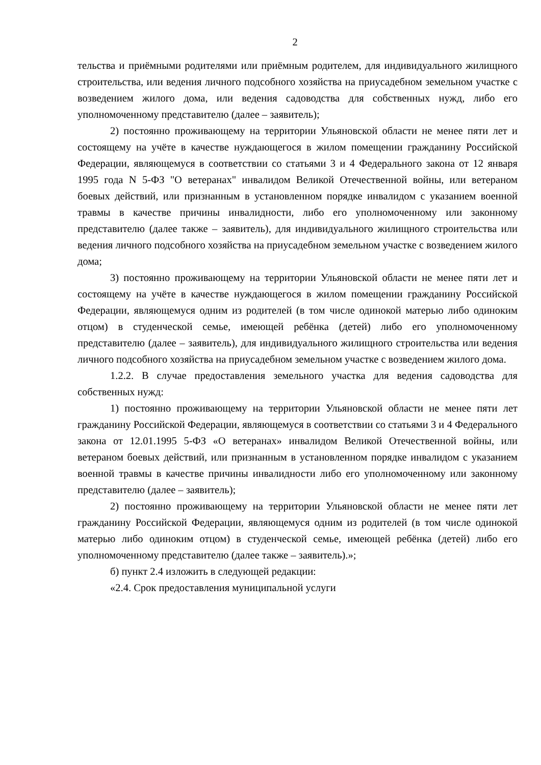2
тельства и приёмными родителями или приёмным родителем, для индивидуального жилищного строительства, или ведения личного подсобного хозяйства на приусадебном земельном участке с возведением жилого дома, или ведения садоводства для собственных нужд, либо его уполномоченному представителю (далее – заявитель);
2) постоянно проживающему на территории Ульяновской области не менее пяти лет и состоящему на учёте в качестве нуждающегося в жилом помещении гражданину Российской Федерации, являющемуся в соответствии со статьями 3 и 4 Федерального закона от 12 января 1995 года N 5-ФЗ "О ветеранах" инвалидом Великой Отечественной войны, или ветераном боевых действий, или признанным в установленном порядке инвалидом с указанием военной травмы в качестве причины инвалидности, либо его уполномоченному или законному представителю (далее также – заявитель), для индивидуального жилищного строительства или ведения личного подсобного хозяйства на приусадебном земельном участке с возведением жилого дома;
3) постоянно проживающему на территории Ульяновской области не менее пяти лет и состоящему на учёте в качестве нуждающегося в жилом помещении гражданину Российской Федерации, являющемуся одним из родителей (в том числе одинокой матерью либо одиноким отцом) в студенческой семье, имеющей ребёнка (детей) либо его уполномоченному представителю (далее – заявитель), для индивидуального жилищного строительства или ведения личного подсобного хозяйства на приусадебном земельном участке с возведением жилого дома.
1.2.2. В случае предоставления земельного участка для ведения садоводства для собственных нужд:
1) постоянно проживающему на территории Ульяновской области не менее пяти лет гражданину Российской Федерации, являющемуся в соответствии со статьями 3 и 4 Федерального закона от 12.01.1995 5-ФЗ «О ветеранах» инвалидом Великой Отечественной войны, или ветераном боевых действий, или признанным в установленном порядке инвалидом с указанием военной травмы в качестве причины инвалидности либо его уполномоченному или законному представителю (далее – заявитель);
2) постоянно проживающему на территории Ульяновской области не менее пяти лет гражданину Российской Федерации, являющемуся одним из родителей (в том числе одинокой матерью либо одиноким отцом) в студенческой семье, имеющей ребёнка (детей) либо его уполномоченному представителю (далее также – заявитель).»;
б) пункт 2.4 изложить в следующей редакции:
«2.4. Срок предоставления муниципальной услуги